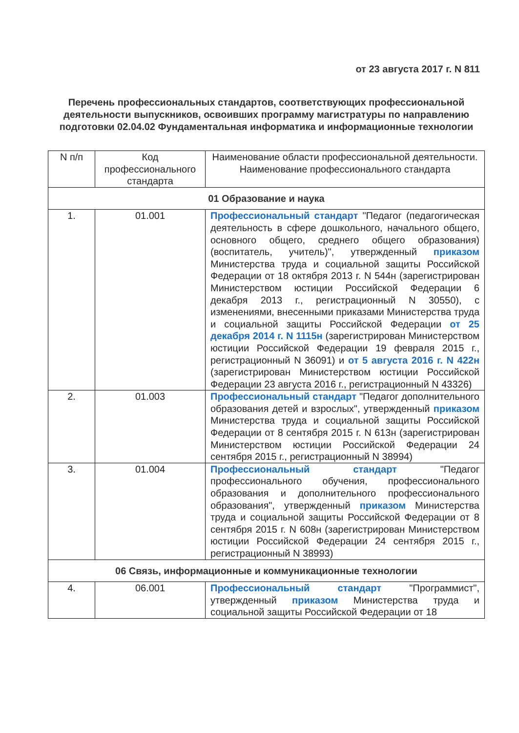от 23 августа 2017 г. N 811
Перечень профессиональных стандартов, соответствующих профессиональной деятельности выпускников, освоивших программу магистратуры по направлению подготовки 02.04.02 Фундаментальная информатика и информационные технологии
| N п/п | Код профессионального стандарта | Наименование области профессиональной деятельности. Наименование профессионального стандарта |
| --- | --- | --- |
| 01 Образование и наука | | |
| 1. | 01.001 | Профессиональный стандарт "Педагог (педагогическая деятельность в сфере дошкольного, начального общего, основного общего, среднего общего образования) (воспитатель, учитель)", утвержденный приказом Министерства труда и социальной защиты Российской Федерации от 18 октября 2013 г. N 544н (зарегистрирован Министерством юстиции Российской Федерации 6 декабря 2013 г., регистрационный N 30550), с изменениями, внесенными приказами Министерства труда и социальной защиты Российской Федерации от 25 декабря 2014 г. N 1115н (зарегистрирован Министерством юстиции Российской Федерации 19 февраля 2015 г., регистрационный N 36091) и от 5 августа 2016 г. N 422н (зарегистрирован Министерством юстиции Российской Федерации 23 августа 2016 г., регистрационный N 43326) |
| 2. | 01.003 | Профессиональный стандарт "Педагог дополнительного образования детей и взрослых", утвержденный приказом Министерства труда и социальной защиты Российской Федерации от 8 сентября 2015 г. N 613н (зарегистрирован Министерством юстиции Российской Федерации 24 сентября 2015 г., регистрационный N 38994) |
| 3. | 01.004 | Профессиональный стандарт "Педагог профессионального обучения, профессионального образования и дополнительного профессионального образования", утвержденный приказом Министерства труда и социальной защиты Российской Федерации от 8 сентября 2015 г. N 608н (зарегистрирован Министерством юстиции Российской Федерации 24 сентября 2015 г., регистрационный N 38993) |
| 06 Связь, информационные и коммуникационные технологии | | |
| 4. | 06.001 | Профессиональный стандарт "Программист", утвержденный приказом Министерства труда и социальной защиты Российской Федерации от 18 |